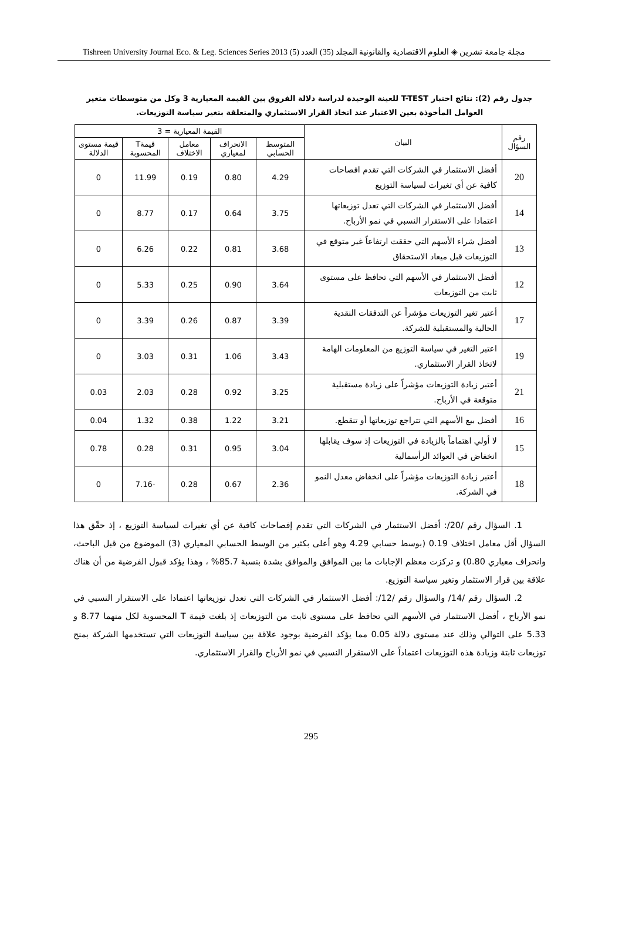مجلة جامعة تشرين ◈ العلوم الاقتصادية والقانونية المجلد (35) العدد (5) Tishreen University Journal Eco. & Leg. Sciences Series 2013
جدول رقم (2): نتائج اختبار T-TEST للعينة الوحيدة لدراسة دلالة الفروق بين القيمة المعيارية 3 وكل من متوسطات متغير العوامل المأخوذة بعين الاعتبار عند اتخاذ القرار الاستثماري والمتعلقة بتغير سياسة التوزيعات.
| رقم السؤال | البيان | القيمة المعيارية = 3 | | | | |
| --- | --- | --- | --- | --- | --- | --- |
| | | المتوسط الحسابي | الانحراف لمعياري | معامل الاختلاف | قيمةT المحسوبة | قيمة مستوى الدلالة |
| 20 | أفضل الاستثمار في الشركات التي تقدم افصاحات كافية عن أي تغيرات لسياسة التوزيع | 4.29 | 0.80 | 0.19 | 11.99 | 0 |
| 14 | أفضل الاستثمار في الشركات التي تعدل توزيعاتها اعتمادا على الاستقرار النسبي في نمو الأرباح. | 3.75 | 0.64 | 0.17 | 8.77 | 0 |
| 13 | أفضل شراء الأسهم التي حققت ارتفاعاً غير متوقع في التوزيعات قبل ميعاد الاستحقاق | 3.68 | 0.81 | 0.22 | 6.26 | 0 |
| 12 | أفضل الاستثمار في الأسهم التي تحافظ على مستوى ثابت من التوزيعات | 3.64 | 0.90 | 0.25 | 5.33 | 0 |
| 17 | أعتبر تغير التوزيعات مؤشراً عن التدفقات النقدية الحالية والمستقبلية للشركة. | 3.39 | 0.87 | 0.26 | 3.39 | 0 |
| 19 | اعتبر التغير في سياسة التوزيع من المعلومات الهامة لاتخاذ القرار الاستثماري. | 3.43 | 1.06 | 0.31 | 3.03 | 0 |
| 21 | أعتبر زيادة التوزيعات مؤشراً على زيادة مستقبلية متوقعة في الأرباح. | 3.25 | 0.92 | 0.28 | 2.03 | 0.03 |
| 16 | أفضل بيع الأسهم التي تتراجع توزيعاتها أو تنقطع. | 3.21 | 1.22 | 0.38 | 1.32 | 0.04 |
| 15 | لا أولي اهتماماً بالزيادة في التوزيعات إذ سوف يقابلها انخفاض في العوائد الرأسمالية | 3.04 | 0.95 | 0.31 | 0.28 | 0.78 |
| 18 | أعتبر زيادة التوزيعات مؤشراً على انخفاض معدل النمو في الشركة. | 2.36 | 0.67 | 0.28 | -7.16 | 0 |
1. السؤال رقم /20/: أفضل الاستثمار في الشركات التي تقدم إفصاحات كافية عن أي تغيرات لسياسة التوزيع ، إذ حقّق هذا السؤال أقل معامل اختلاف 0.19 (بوسط حسابي 4.29 وهو أعلى بكثير من الوسط الحسابي المعياري (3) الموضوع من قبل الباحث، وانحراف معياري 0.80) و تركزت معظم الإجابات ما بين الموافق والموافق بشدة بنسبة 85.7% ، وهذا يؤكد قبول الفرضية من أن هناك علاقة بين قرار الاستثمار وتغير سياسة التوزيع.
2. السؤال رقم /14/ والسؤال رقم /12/: أفضل الاستثمار في الشركات التي تعدل توزيعاتها اعتمادا على الاستقرار النسبي في نمو الأرباح ، أفضل الاستثمار في الأسهم التي تحافظ على مستوى ثابت من التوزيعات إذ بلغت قيمة T المحسوبة لكل منهما 8.77 و 5.33 على التوالي وذلك عند مستوى دلالة 0.05 مما يؤكد الفرضية بوجود علاقة بين سياسة التوزيعات التي تستخدمها الشركة بمنح توزيعات ثابتة وزيادة هذه التوزيعات اعتماداً على الاستقرار النسبي في نمو الأرباح والقرار الاستثماري.
295